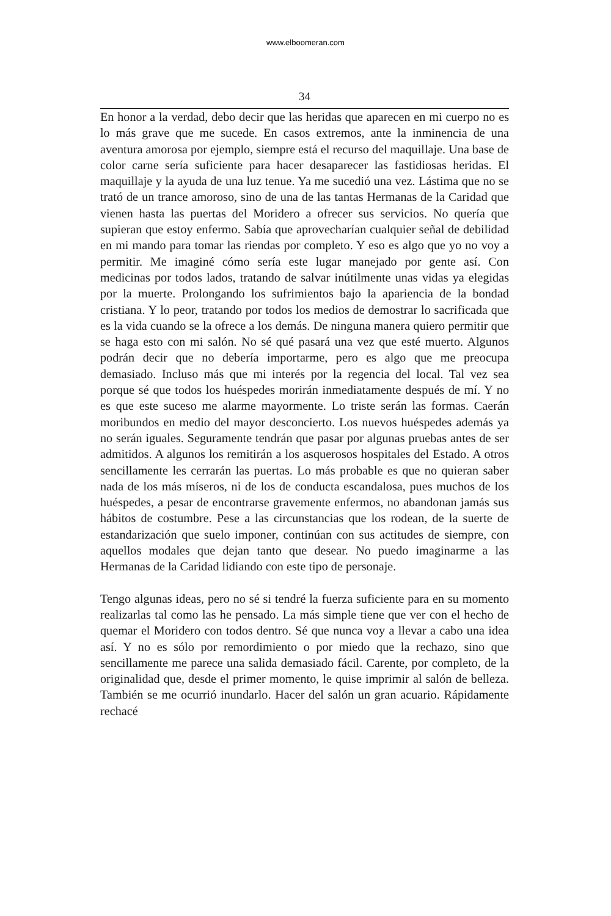www.elboomeran.com
34
En honor a la verdad, debo decir que las heridas que aparecen en mi cuerpo no es lo más grave que me sucede. En casos extremos, ante la inminencia de una aventura amorosa por ejemplo, siempre está el recurso del maquillaje. Una base de color carne sería suficiente para hacer desaparecer las fastidiosas heridas. El maquillaje y la ayuda de una luz tenue. Ya me sucedió una vez. Lástima que no se trató de un trance amoroso, sino de una de las tantas Hermanas de la Caridad que vienen hasta las puertas del Moridero a ofrecer sus servicios. No quería que supieran que estoy enfermo. Sabía que aprovecharían cualquier señal de debilidad en mi mando para tomar las riendas por completo. Y eso es algo que yo no voy a permitir. Me imaginé cómo sería este lugar manejado por gente así. Con medicinas por todos lados, tratando de salvar inútilmente unas vidas ya elegidas por la muerte. Prolongando los sufrimientos bajo la apariencia de la bondad cristiana. Y lo peor, tratando por todos los medios de demostrar lo sacrificada que es la vida cuando se la ofrece a los demás. De ninguna manera quiero permitir que se haga esto con mi salón. No sé qué pasará una vez que esté muerto. Algunos podrán decir que no debería importarme, pero es algo que me preocupa demasiado. Incluso más que mi interés por la regencia del local. Tal vez sea porque sé que todos los huéspedes morirán inmediatamente después de mí. Y no es que este suceso me alarme mayormente. Lo triste serán las formas. Caerán moribundos en medio del mayor desconcierto. Los nuevos huéspedes además ya no serán iguales. Seguramente tendrán que pasar por algunas pruebas antes de ser admitidos. A algunos los remitirán a los asquerosos hospitales del Estado. A otros sencillamente les cerrarán las puertas. Lo más probable es que no quieran saber nada de los más míseros, ni de los de conducta escandalosa, pues muchos de los huéspedes, a pesar de encontrarse gravemente enfermos, no abandonan jamás sus hábitos de costumbre. Pese a las circunstancias que los rodean, de la suerte de estandarización que suelo imponer, continúan con sus actitudes de siempre, con aquellos modales que dejan tanto que desear. No puedo imaginarme a las Hermanas de la Caridad lidiando con este tipo de personaje.
Tengo algunas ideas, pero no sé si tendré la fuerza suficiente para en su momento realizarlas tal como las he pensado. La más simple tiene que ver con el hecho de quemar el Moridero con todos dentro. Sé que nunca voy a llevar a cabo una idea así. Y no es sólo por remordimiento o por miedo que la rechazo, sino que sencillamente me parece una salida demasiado fácil. Carente, por completo, de la originalidad que, desde el primer momento, le quise imprimir al salón de belleza. También se me ocurrió inundarlo. Hacer del salón un gran acuario. Rápidamente rechacé